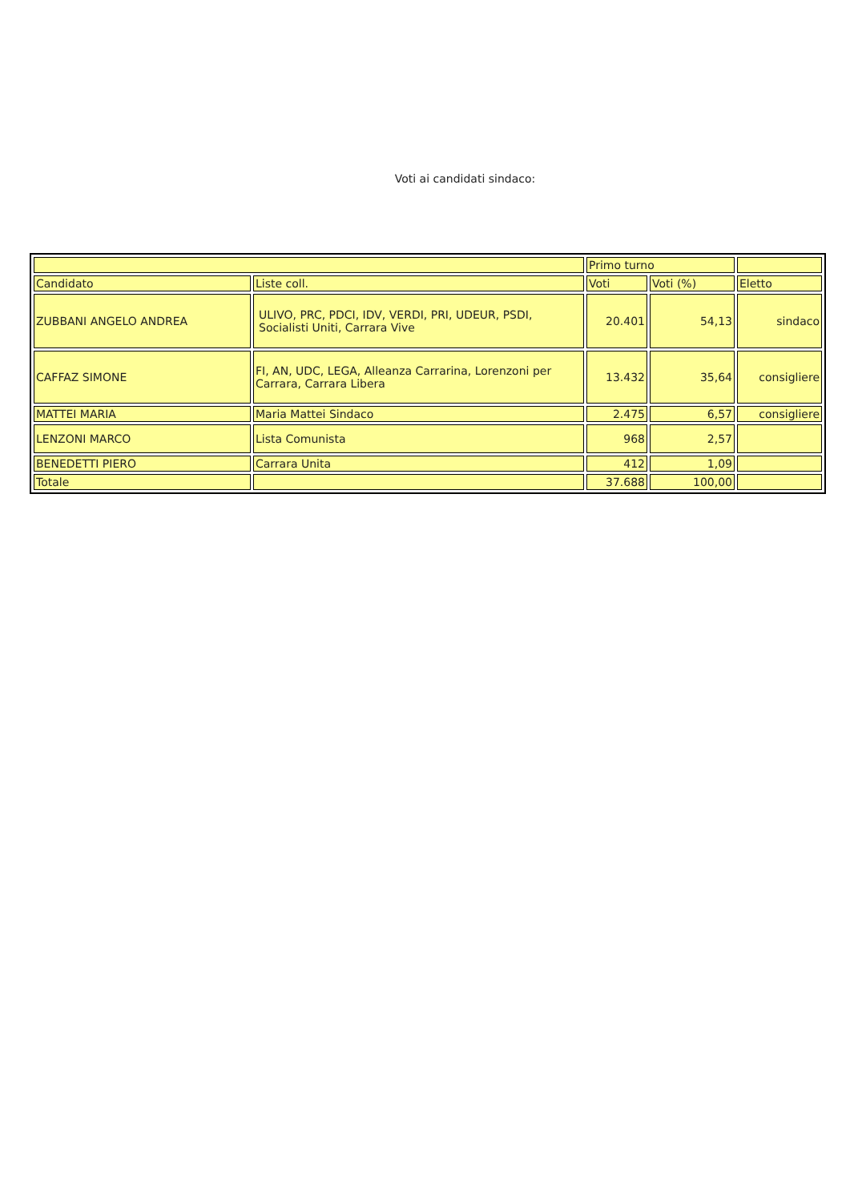Voti ai candidati sindaco:
| | | Primo turno | | |
| Candidato | Liste coll. | Voti | Voti (%) | Eletto |
| ZUBBANI ANGELO ANDREA | ULIVO, PRC, PDCI, IDV, VERDI, PRI, UDEUR, PSDI, Socialisti Uniti, Carrara Vive | 20.401 | 54,13 | sindaco |
| CAFFAZ SIMONE | FI, AN, UDC, LEGA, Alleanza Carrarina, Lorenzoni per Carrara, Carrara Libera | 13.432 | 35,64 | consigliere |
| MATTEI MARIA | Maria Mattei Sindaco | 2.475 | 6,57 | consigliere |
| LENZONI MARCO | Lista Comunista | 968 | 2,57 | |
| BENEDETTI PIERO | Carrara Unita | 412 | 1,09 | |
| Totale | | 37.688 | 100,00 | |